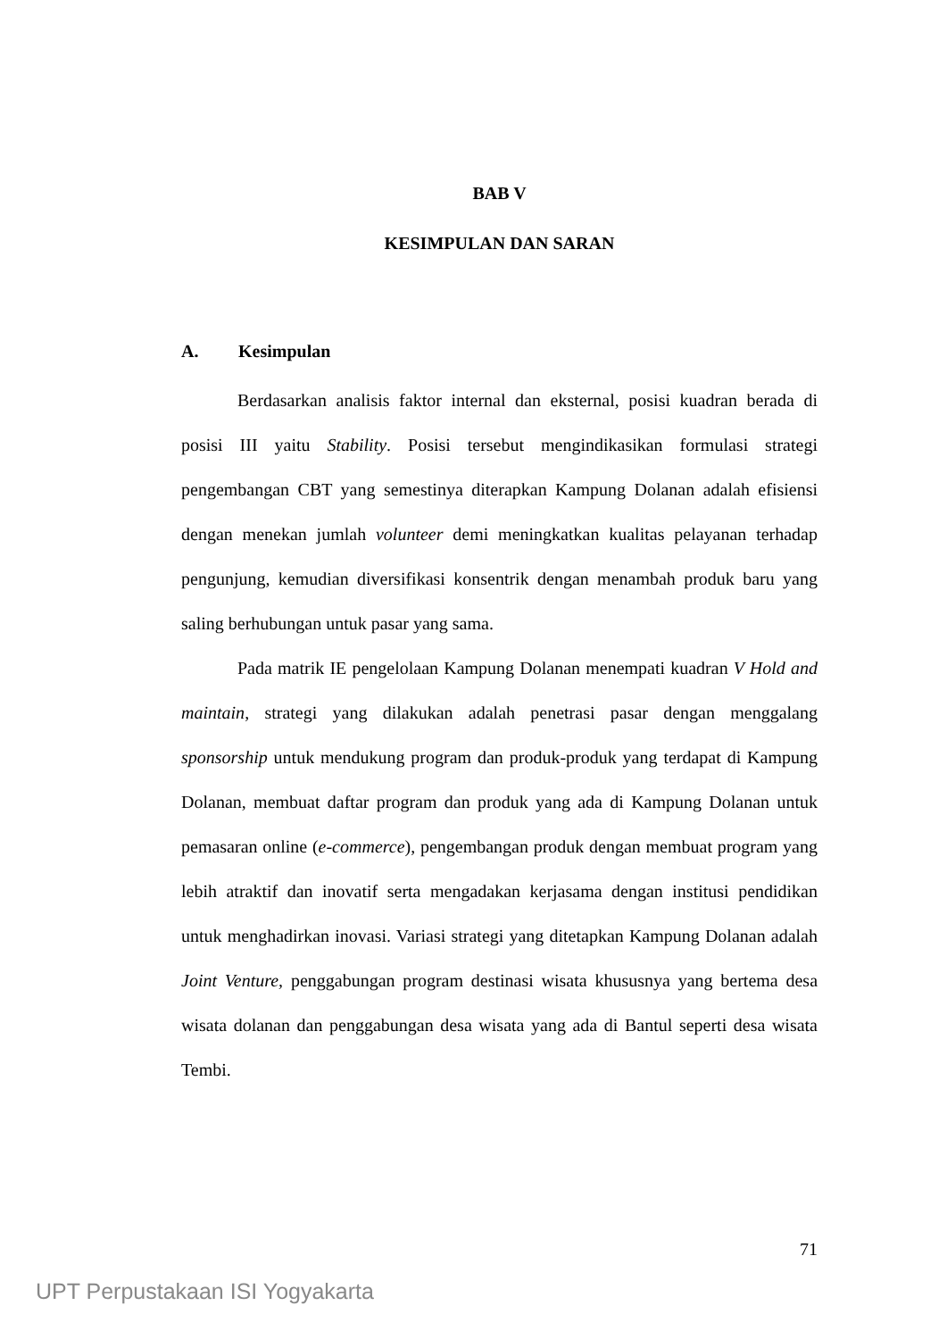BAB V
KESIMPULAN DAN SARAN
A. Kesimpulan
Berdasarkan analisis faktor internal dan eksternal, posisi kuadran berada di posisi III yaitu Stability. Posisi tersebut mengindikasikan formulasi strategi pengembangan CBT yang semestinya diterapkan Kampung Dolanan adalah efisiensi dengan menekan jumlah volunteer demi meningkatkan kualitas pelayanan terhadap pengunjung, kemudian diversifikasi konsentrik dengan menambah produk baru yang saling berhubungan untuk pasar yang sama.
Pada matrik IE pengelolaan Kampung Dolanan menempati kuadran V Hold and maintain, strategi yang dilakukan adalah penetrasi pasar dengan menggalang sponsorship untuk mendukung program dan produk-produk yang terdapat di Kampung Dolanan, membuat daftar program dan produk yang ada di Kampung Dolanan untuk pemasaran online (e-commerce), pengembangan produk dengan membuat program yang lebih atraktif dan inovatif serta mengadakan kerjasama dengan institusi pendidikan untuk menghadirkan inovasi. Variasi strategi yang ditetapkan Kampung Dolanan adalah Joint Venture, penggabungan program destinasi wisata khususnya yang bertema desa wisata dolanan dan penggabungan desa wisata yang ada di Bantul seperti desa wisata Tembi.
71
UPT Perpustakaan ISI Yogyakarta